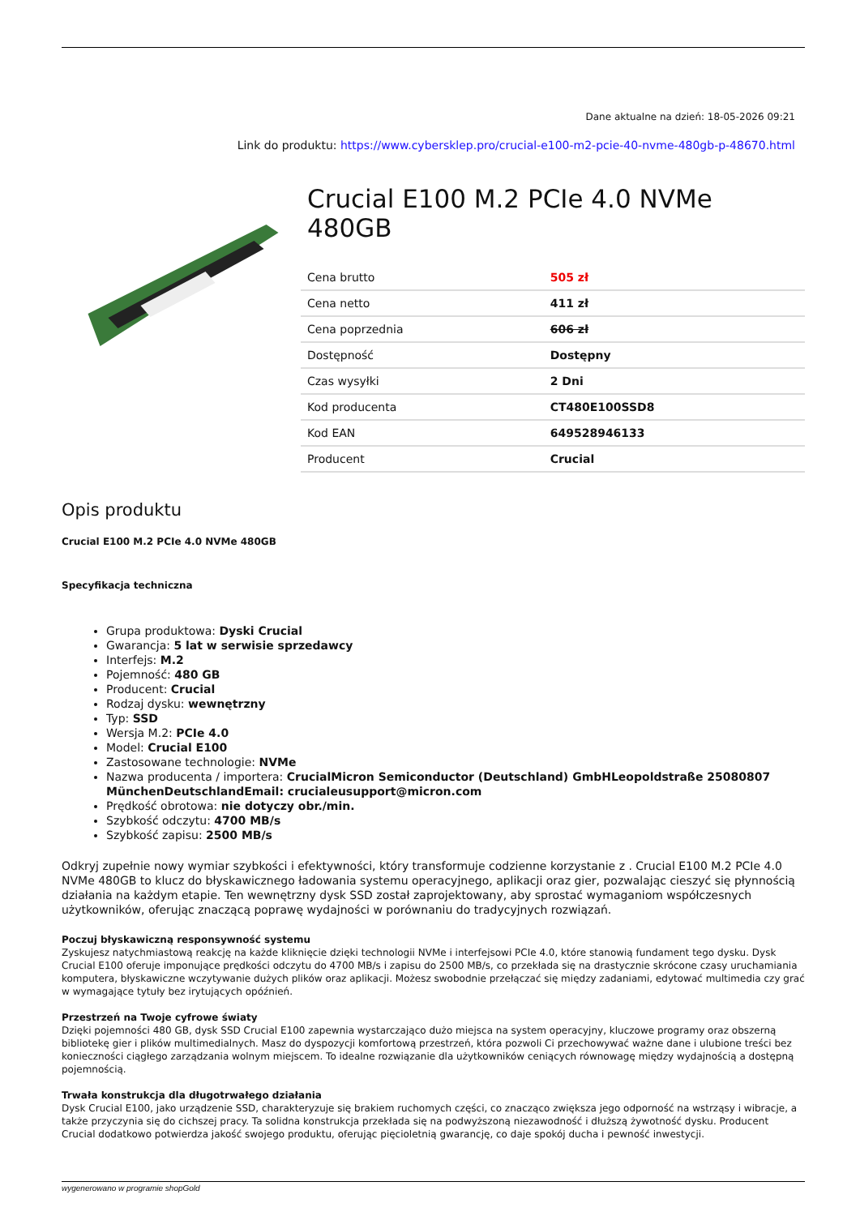Dane aktualne na dzień: 18-05-2026 09:21
Link do produktu: https://www.cybersklep.pro/crucial-e100-m2-pcie-40-nvme-480gb-p-48670.html
Crucial E100 M.2 PCIe 4.0 NVMe 480GB
| Cena brutto | 505 zł |
| Cena netto | 411 zł |
| Cena poprzednia | 606 zł |
| Dostępność | Dostępny |
| Czas wysyłki | 2 Dni |
| Kod producenta | CT480E100SSD8 |
| Kod EAN | 649528946133 |
| Producent | Crucial |
Opis produktu
Crucial E100 M.2 PCIe 4.0 NVMe 480GB
Specyfikacja techniczna
Grupa produktowa: Dyski Crucial
Gwarancja: 5 lat w serwisie sprzedawcy
Interfejs: M.2
Pojemność: 480 GB
Producent: Crucial
Rodzaj dysku: wewnętrzny
Typ: SSD
Wersja M.2: PCIe 4.0
Model: Crucial E100
Zastosowane technologie: NVMe
Nazwa producenta / importera: CrucialMicron Semiconductor (Deutschland) GmbHLeopoldstraße 25080807 MünchenDeutschlandEmail: crucialeusupport@micron.com
Prędkość obrotowa: nie dotyczy obr./min.
Szybkość odczytu: 4700 MB/s
Szybkość zapisu: 2500 MB/s
Odkryj zupełnie nowy wymiar szybkości i efektywności, który transformuje codzienne korzystanie z . Crucial E100 M.2 PCIe 4.0 NVMe 480GB to klucz do błyskawicznego ładowania systemu operacyjnego, aplikacji oraz gier, pozwalając cieszyć się płynnością działania na każdym etapie. Ten wewnętrzny dysk SSD został zaprojektowany, aby sprostać wymaganiom współczesnych użytkowników, oferując znaczącą poprawę wydajności w porównaniu do tradycyjnych rozwiązań.
Poczuj błyskawiczną responsywność systemu
Zyskujesz natychmiastową reakcję na każde kliknięcie dzięki technologii NVMe i interfejsowi PCIe 4.0, które stanowią fundament tego dysku. Dysk Crucial E100 oferuje imponujące prędkości odczytu do 4700 MB/s i zapisu do 2500 MB/s, co przekłada się na drastycznie skrócone czasy uruchamiania komputera, błyskawiczne wczytywanie dużych plików oraz aplikacji. Możesz swobodnie przełączać się między zadaniami, edytować multimedia czy grać w wymagające tytuły bez irytujących opóźnień.
Przestrzeń na Twoje cyfrowe światy
Dzięki pojemności 480 GB, dysk SSD Crucial E100 zapewnia wystarczająco dużo miejsca na system operacyjny, kluczowe programy oraz obszerną bibliotekę gier i plików multimedialnych. Masz do dyspozycji komfortową przestrzeń, która pozwoli Ci przechowywać ważne dane i ulubione treści bez konieczności ciągłego zarządzania wolnym miejscem. To idealne rozwiązanie dla użytkowników ceniących równowagę między wydajnością a dostępną pojemnością.
Trwała konstrukcja dla długotrwałego działania
Dysk Crucial E100, jako urządzenie SSD, charakteryzuje się brakiem ruchomych części, co znacząco zwiększa jego odporność na wstrząsy i wibracje, a także przyczynia się do cichszej pracy. Ta solidna konstrukcja przekłada się na podwyższoną niezawodność i dłuższą żywotność dysku. Producent Crucial dodatkowo potwierdza jakość swojego produktu, oferując pięcioletnią gwarancję, co daje spokój ducha i pewność inwestycji.
wygenerowano w programie shopGold